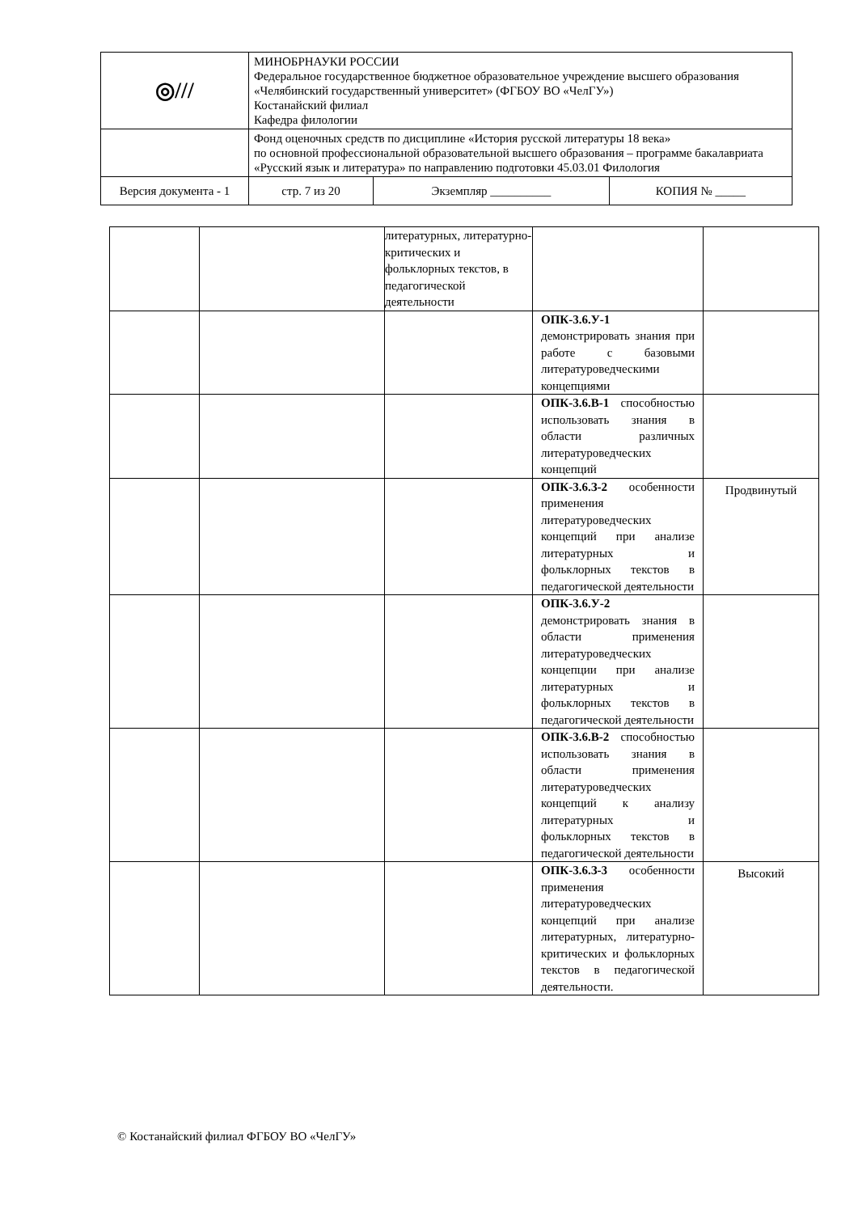| ◎/// | МИНОБРНАУКИ РОССИИ Федеральное государственное бюджетное образовательное учреждение высшего образования «Челябинский государственный университет» (ФГБОУ ВО «ЧелГУ») Костанайский филиал Кафедра филологии | | |
| | Фонд оценочных средств по дисциплине «История русской литературы 18 века» по основной профессиональной образовательной высшего образования – программе бакалавриата «Русский язык и литература» по направлению подготовки 45.03.01 Филология | | |
| Версия документа - 1 | стр. 7 из 20 | Экземпляр __________ | КОПИЯ № _____ |
| | | литературных, литературно-критических и фольклорных текстов, в педагогической деятельности | | |
| | | | ОПК-3.6.У-1 демонстрировать знания при работе с базовыми литературоведческими концепциями | |
| | | | ОПК-3.6.В-1 способностью использовать знания в области различных литературоведческих концепций | |
| | | | ОПК-3.6.З-2 особенности применения литературоведческих концепций при анализе литературных и фольклорных текстов в педагогической деятельности | Продвинутый |
| | | | ОПК-3.6.У-2 демонстрировать знания в области применения литературоведческих концепции при анализе литературных и фольклорных текстов в педагогической деятельности | |
| | | | ОПК-3.6.В-2 способностью использовать знания в области применения литературоведческих концепций к анализу литературных и фольклорных текстов в педагогической деятельности | |
| | | | ОПК-3.6.З-3 особенности применения литературоведческих концепций при анализе литературных, литературно-критических и фольклорных текстов в педагогической деятельности. | Высокий |
© Костанайский филиал ФГБОУ ВО «ЧелГУ»